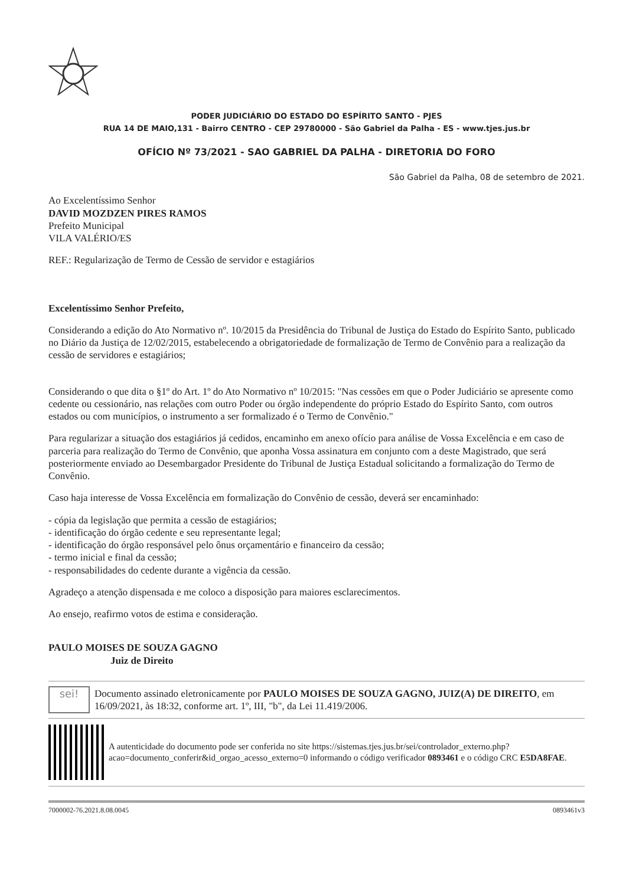PODER JUDICIÁRIO DO ESTADO DO ESPÍRITO SANTO - PJES
RUA 14 DE MAIO,131 - Bairro CENTRO - CEP 29780000 - São Gabriel da Palha - ES - www.tjes.jus.br
OFÍCIO Nº 73/2021 - SAO GABRIEL DA PALHA - DIRETORIA DO FORO
São Gabriel da Palha, 08 de setembro de 2021.
Ao Excelentíssimo Senhor
DAVID MOZDZEN PIRES RAMOS
Prefeito Municipal
VILA VALÉRIO/ES
REF.: Regularização de Termo de Cessão de servidor e estagiários
Excelentíssimo Senhor Prefeito,
Considerando a edição do Ato Normativo nº. 10/2015 da Presidência do Tribunal de Justiça do Estado do Espírito Santo, publicado no Diário da Justiça de 12/02/2015, estabelecendo a obrigatoriedade de formalização de Termo de Convênio para a realização da cessão de servidores e estagiários;
Considerando o que dita o §1º do Art. 1º do Ato Normativo nº 10/2015: "Nas cessões em que o Poder Judiciário se apresente como cedente ou cessionário, nas relações com outro Poder ou órgão independente do próprio Estado do Espírito Santo, com outros estados ou com municípios, o instrumento a ser formalizado é o Termo de Convênio."
Para regularizar a situação dos estagiários já cedidos, encaminho em anexo ofício para análise de Vossa Excelência e em caso de parceria para realização do Termo de Convênio, que aponha Vossa assinatura em conjunto com a deste Magistrado, que será posteriormente enviado ao Desembargador Presidente do Tribunal de Justiça Estadual solicitando a formalização do Termo de Convênio.
Caso haja interesse de Vossa Excelência em formalização do Convênio de cessão, deverá ser encaminhado:
- cópia da legislação que permita a cessão de estagiários;
- identificação do órgão cedente e seu representante legal;
- identificação do órgão responsável pelo ônus orçamentário e financeiro da cessão;
- termo inicial e final da cessão;
- responsabilidades do cedente durante a vigência da cessão.
Agradeço a atenção dispensada e me coloco a disposição para maiores esclarecimentos.
Ao ensejo, reafirmo votos de estima e consideração.
PAULO MOISES DE SOUZA GAGNO
Juiz de Direito
sei!
Documento assinado eletronicamente por PAULO MOISES DE SOUZA GAGNO, JUIZ(A) DE DIREITO, em 16/09/2021, às 18:32, conforme art. 1º, III, "b", da Lei 11.419/2006.
A autenticidade do documento pode ser conferida no site https://sistemas.tjes.jus.br/sei/controlador_externo.php?acao=documento_conferir&id_orgao_acesso_externo=0 informando o código verificador 0893461 e o código CRC E5DA8FAE.
7000002-76.2021.8.08.0045 0893461v3